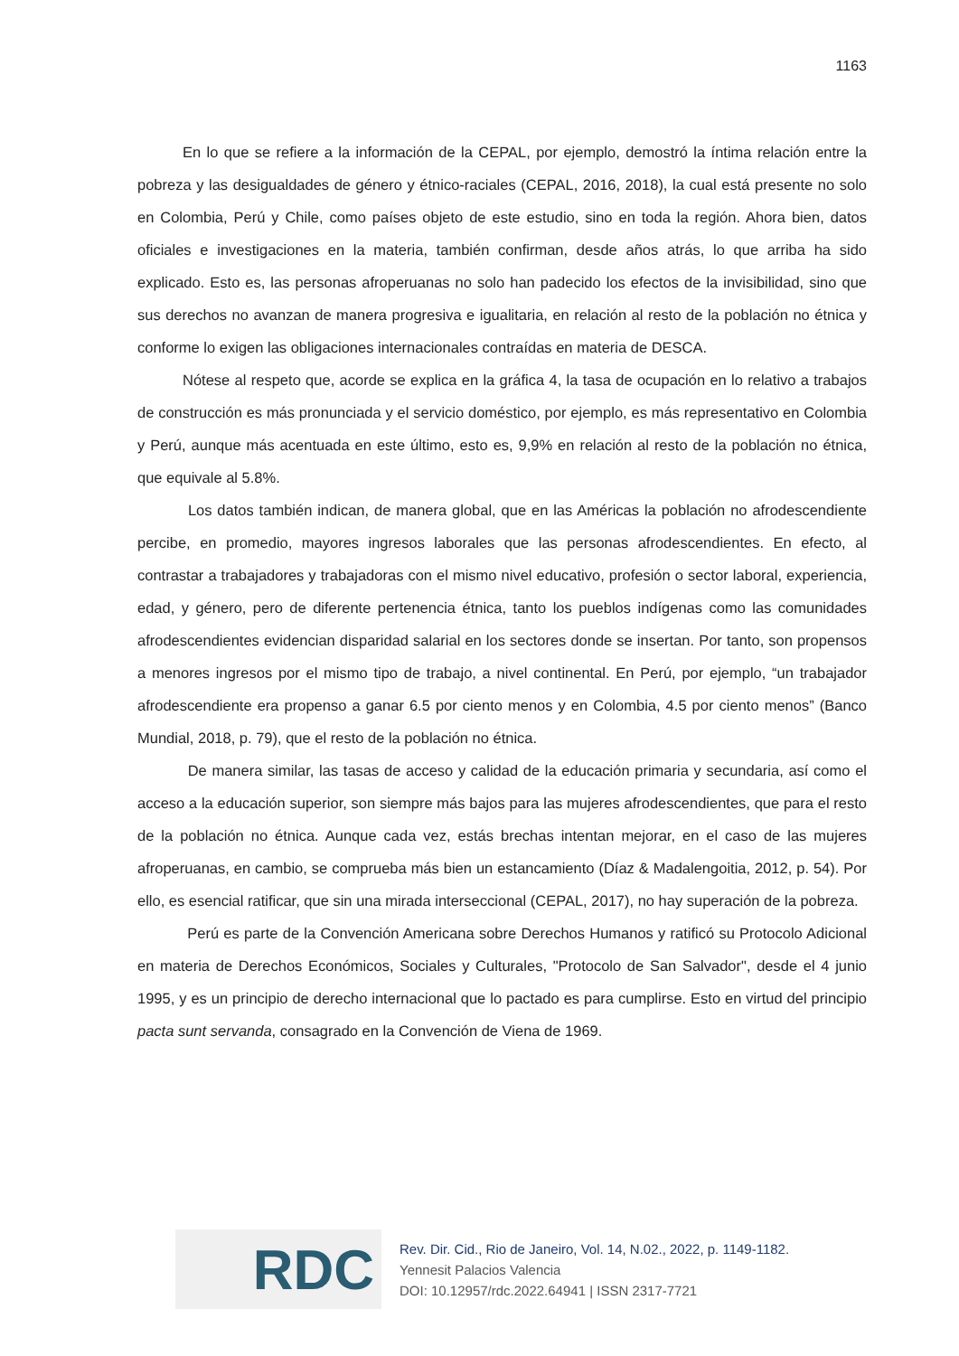1163
En lo que se refiere a la información de la CEPAL, por ejemplo, demostró la íntima relación entre la pobreza y las desigualdades de género y étnico-raciales (CEPAL, 2016, 2018), la cual está presente no solo en Colombia, Perú y Chile, como países objeto de este estudio, sino en toda la región. Ahora bien, datos oficiales e investigaciones en la materia, también confirman, desde años atrás, lo que arriba ha sido explicado. Esto es, las personas afroperuanas no solo han padecido los efectos de la invisibilidad, sino que sus derechos no avanzan de manera progresiva e igualitaria, en relación al resto de la población no étnica y conforme lo exigen las obligaciones internacionales contraídas en materia de DESCA.
Nótese al respeto que, acorde se explica en la gráfica 4, la tasa de ocupación en lo relativo a trabajos de construcción es más pronunciada y el servicio doméstico, por ejemplo, es más representativo en Colombia y Perú, aunque más acentuada en este último, esto es, 9,9% en relación al resto de la población no étnica, que equivale al 5.8%.
Los datos también indican, de manera global, que en las Américas la población no afrodescendiente percibe, en promedio, mayores ingresos laborales que las personas afrodescendientes. En efecto, al contrastar a trabajadores y trabajadoras con el mismo nivel educativo, profesión o sector laboral, experiencia, edad, y género, pero de diferente pertenencia étnica, tanto los pueblos indígenas como las comunidades afrodescendientes evidencian disparidad salarial en los sectores donde se insertan. Por tanto, son propensos a menores ingresos por el mismo tipo de trabajo, a nivel continental. En Perú, por ejemplo, “un trabajador afrodescendiente era propenso a ganar 6.5 por ciento menos y en Colombia, 4.5 por ciento menos” (Banco Mundial, 2018, p. 79), que el resto de la población no étnica.
De manera similar, las tasas de acceso y calidad de la educación primaria y secundaria, así como el acceso a la educación superior, son siempre más bajos para las mujeres afrodescendientes, que para el resto de la población no étnica. Aunque cada vez, estás brechas intentan mejorar, en el caso de las mujeres afroperuanas, en cambio, se comprueba más bien un estancamiento (Díaz & Madalengoitia, 2012, p. 54). Por ello, es esencial ratificar, que sin una mirada interseccional (CEPAL, 2017), no hay superación de la pobreza.
Perú es parte de la Convención Americana sobre Derechos Humanos y ratificó su Protocolo Adicional en materia de Derechos Económicos, Sociales y Culturales, "Protocolo de San Salvador", desde el 4 junio 1995, y es un principio de derecho internacional que lo pactado es para cumplirse. Esto en virtud del principio pacta sunt servanda, consagrado en la Convención de Viena de 1969.
RDC
Rev. Dir. Cid., Rio de Janeiro, Vol. 14, N.02., 2022, p. 1149-1182.
Yennesit Palacios Valencia
DOI: 10.12957/rdc.2022.64941 | ISSN 2317-7721